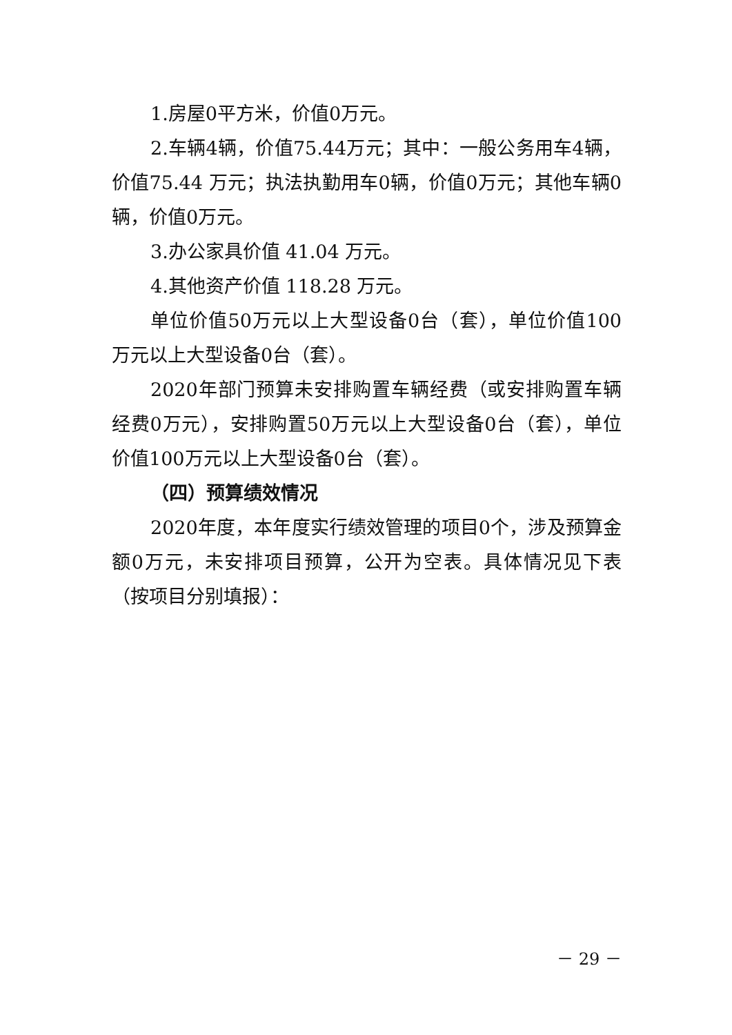1.房屋0平方米，价值0万元。
2.车辆4辆，价值75.44万元；其中：一般公务用车4辆，价值75.44 万元；执法执勤用车0辆，价值0万元；其他车辆0辆，价值0万元。
3.办公家具价值 41.04 万元。
4.其他资产价值 118.28 万元。
单位价值50万元以上大型设备0台（套），单位价值100万元以上大型设备0台（套）。
2020年部门预算未安排购置车辆经费（或安排购置车辆经费0万元），安排购置50万元以上大型设备0台（套），单位价值100万元以上大型设备0台（套）。
（四）预算绩效情况
2020年度，本年度实行绩效管理的项目0个，涉及预算金额0万元，未安排项目预算，公开为空表。具体情况见下表（按项目分别填报）：
－ 29 －